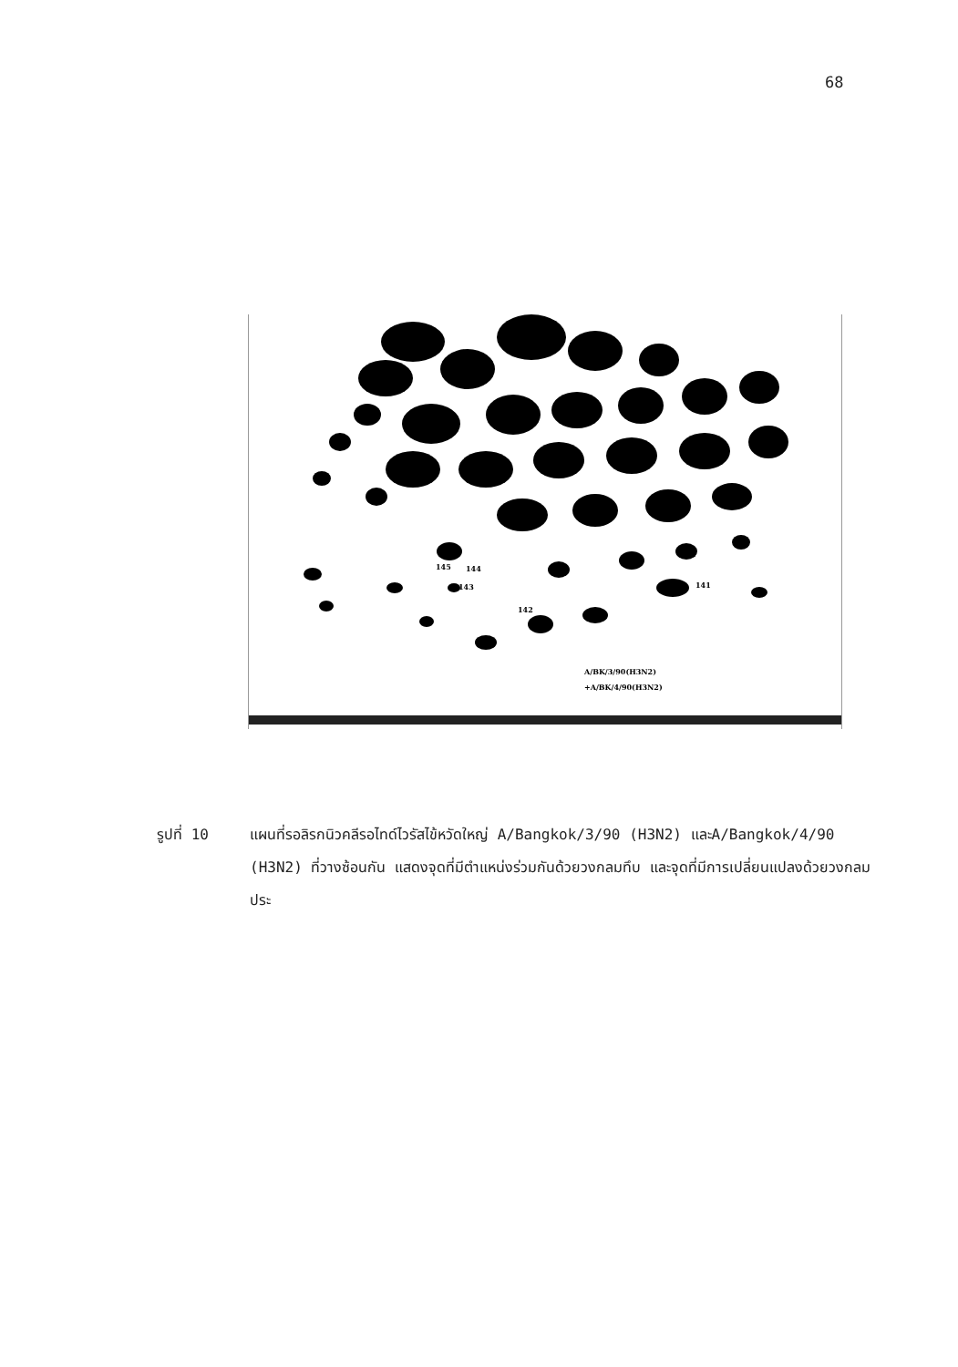68
145
144
143
142
141
A/BK/3/90(H3N2)
+A/BK/4/90(H3N2)
รูปที่ 10 แผนที่รอลิรกนิวคลีรอไทด์ไวรัสไข้หวัดใหญ่ A/Bangkok/3/90 (H3N2) และA/Bangkok/4/90 (H3N2) ที่วางซ้อนกัน แสดงจุดที่มีตำแหน่งร่วมกันด้วยวงกลมทึบ และจุดที่มีการเปลี่ยนแปลงด้วยวงกลมประ